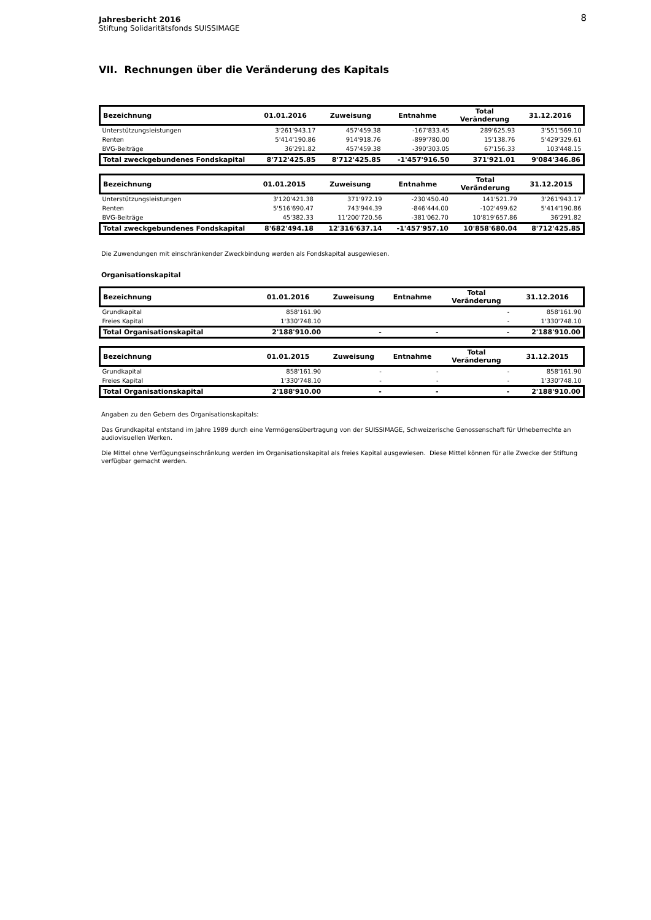8 Jahresbericht 2016
Stiftung Solidaritätsfonds SUISSIMAGE
VII. Rechnungen über die Veränderung des Kapitals
| Bezeichnung | 01.01.2016 | Zuweisung | Entnahme | Total Veränderung | 31.12.2016 |
| --- | --- | --- | --- | --- | --- |
| Unterstützungsleistungen | 3'261'943.17 | 457'459.38 | -167'833.45 | 289'625.93 | 3'551'569.10 |
| Renten | 5'414'190.86 | 914'918.76 | -899'780.00 | 15'138.76 | 5'429'329.61 |
| BVG-Beiträge | 36'291.82 | 457'459.38 | -390'303.05 | 67'156.33 | 103'448.15 |
| Total zweckgebundenes Fondskapital | 8'712'425.85 | 8'712'425.85 | -1'457'916.50 | 371'921.01 | 9'084'346.86 |
| Bezeichnung | 01.01.2015 | Zuweisung | Entnahme | Total Veränderung | 31.12.2015 |
| --- | --- | --- | --- | --- | --- |
| Unterstützungsleistungen | 3'120'421.38 | 371'972.19 | -230'450.40 | 141'521.79 | 3'261'943.17 |
| Renten | 5'516'690.47 | 743'944.39 | -846'444.00 | -102'499.62 | 5'414'190.86 |
| BVG-Beiträge | 45'382.33 | 11'200'720.56 | -381'062.70 | 10'819'657.86 | 36'291.82 |
| Total zweckgebundenes Fondskapital | 8'682'494.18 | 12'316'637.14 | -1'457'957.10 | 10'858'680.04 | 8'712'425.85 |
Die Zuwendungen mit einschränkender Zweckbindung werden als Fondskapital ausgewiesen.
Organisationskapital
| Bezeichnung | 01.01.2016 | Zuweisung | Entnahme | Total Veränderung | 31.12.2016 |
| --- | --- | --- | --- | --- | --- |
| Grundkapital | 858'161.90 | | | - | 858'161.90 |
| Freies Kapital | 1'330'748.10 | | | - | 1'330'748.10 |
| Total Organisationskapital | 2'188'910.00 | - | - | - | 2'188'910.00 |
| Bezeichnung | 01.01.2015 | Zuweisung | Entnahme | Total Veränderung | 31.12.2015 |
| --- | --- | --- | --- | --- | --- |
| Grundkapital | 858'161.90 | - | - | - | 858'161.90 |
| Freies Kapital | 1'330'748.10 | - | - | - | 1'330'748.10 |
| Total Organisationskapital | 2'188'910.00 | - | - | - | 2'188'910.00 |
Angaben zu den Gebern des Organisationskapitals:
Das Grundkapital entstand im Jahre 1989 durch eine Vermögensübertragung von der SUISSIMAGE, Schweizerische Genossenschaft für Urheberrechte an audiovisuellen Werken.
Die Mittel ohne Verfügungseinschränkung werden im Organisationskapital als freies Kapital ausgewiesen. Diese Mittel können für alle Zwecke der Stiftung verfügbar gemacht werden.